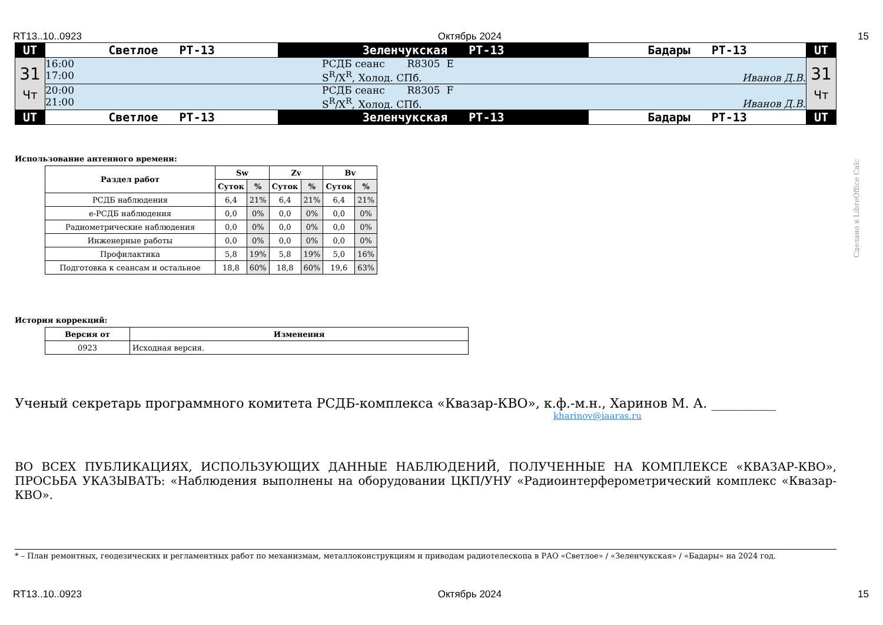RT13..10..0923 Октябрь 2024 15
| UT | Светлое РТ-13 | Зеленчукская РТ-13 | Бадары РТ-13 | UT |
| 31 Чт | 16:00 17:00 РСДБ сеанс R8305 E S<sup>R</sup>/X<sup>R</sup>, Холод. СПб. Иванов Д.В. | | | 31 Чт |
| | 20:00 21:00 РСДБ сеанс R8305 F S<sup>R</sup>/X<sup>R</sup>, Холод. СПб. Иванов Д.В. | | | |
| UT | Светлое РТ-13 | Зеленчукская РТ-13 | Бадары РТ-13 | UT |
Использование антенного времени:
| Раздел работ | Sw | | Zv | | Bv | |
| --- | --- | --- | --- | --- | --- | --- |
| | Суток | % | Суток | % | Суток | % |
| РСДБ наблюдения | 6,4 | 21% | 6,4 | 21% | 6,4 | 21% |
| е-РСДБ наблюдения | 0,0 | 0% | 0,0 | 0% | 0,0 | 0% |
| Радиометрические наблюдения | 0,0 | 0% | 0,0 | 0% | 0,0 | 0% |
| Инженерные работы | 0,0 | 0% | 0,0 | 0% | 0,0 | 0% |
| Профилактика | 5,8 | 19% | 5,8 | 19% | 5,0 | 16% |
| Подготовка к сеансам и остальное | 18,8 | 60% | 18,8 | 60% | 19,6 | 63% |
История коррекций:
| Версия от | Изменения |
| --- | --- |
| 0923 | Исходная версия. |
Ученый секретарь программного комитета РСДБ-комплекса «Квазар-КВО», к.ф.-м.н., Харинов М. А. __________
kharinov@iaaras.ru
ВО ВСЕХ ПУБЛИКАЦИЯХ, ИСПОЛЬЗУЮЩИХ ДАННЫЕ НАБЛЮДЕНИЙ, ПОЛУЧЕННЫЕ НА КОМПЛЕКСЕ «КВАЗАР-КВО», ПРОСЬБА УКАЗЫВАТЬ: «Наблюдения выполнены на оборудовании ЦКП/УНУ «Радиоинтерферометрический комплекс «Квазар-КВО».
* – План ремонтных, геодезических и регламентных работ по механизмам, металлоконструкциям и приводам радиотелескопа в РАО «Светлое» / «Зеленчукская» / «Бадары» на 2024 год.
RT13..10..0923 Октябрь 2024 15
Сделано в LibreOffice Calc